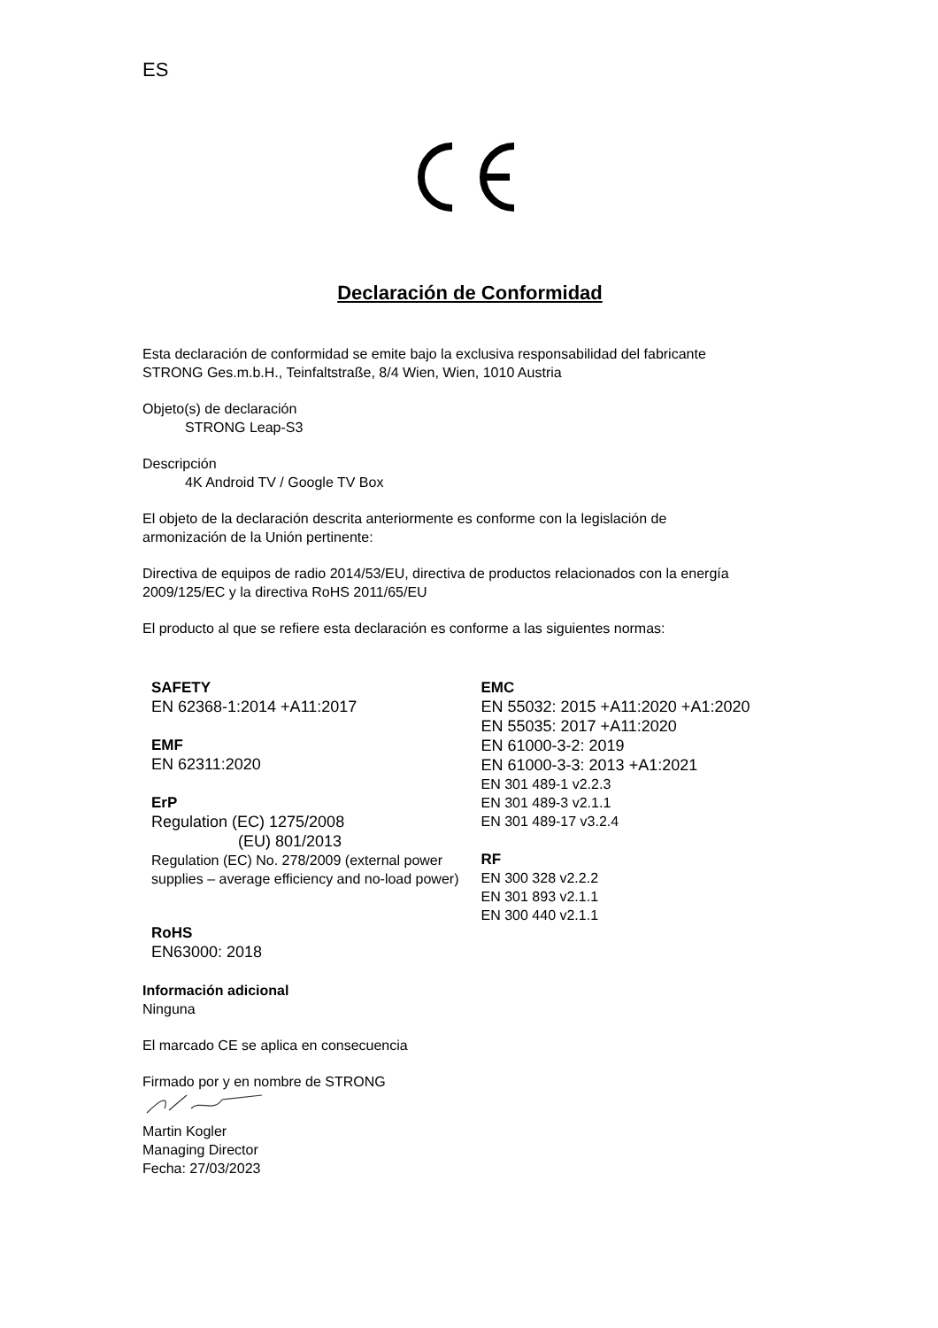ES
Declaración de Conformidad
Esta declaración de conformidad se emite bajo la exclusiva responsabilidad del fabricante
STRONG Ges.m.b.H., Teinfaltstraße, 8/4 Wien, Wien, 1010 Austria
Objeto(s) de declaración
STRONG Leap-S3
Descripción
4K Android TV / Google TV Box
El objeto de la declaración descrita anteriormente es conforme con la legislación de
armonización de la Unión pertinente:
Directiva de equipos de radio 2014/53/EU, directiva de productos relacionados con la energía
2009/125/EC y la directiva RoHS 2011/65/EU
El producto al que se refiere esta declaración es conforme a las siguientes normas:
SAFETY
EN 62368-1:2014 +A11:2017
EMF
EN 62311:2020
ErP
Regulation (EC) 1275/2008
(EU) 801/2013
Regulation (EC) No. 278/2009 (external power supplies – average efficiency and no-load power)
RoHS
EN63000: 2018
EMC
EN 55032: 2015 +A11:2020 +A1:2020
EN 55035: 2017 +A11:2020
EN 61000-3-2: 2019
EN 61000-3-3: 2013 +A1:2021
EN 301 489-1 v2.2.3
EN 301 489-3 v2.1.1
EN 301 489-17 v3.2.4
RF
EN 300 328 v2.2.2
EN 301 893 v2.1.1
EN 300 440 v2.1.1
Información adicional
Ninguna
El marcado CE se aplica en consecuencia
Firmado por y en nombre de STRONG
Martin Kogler
Managing Director
Fecha: 27/03/2023